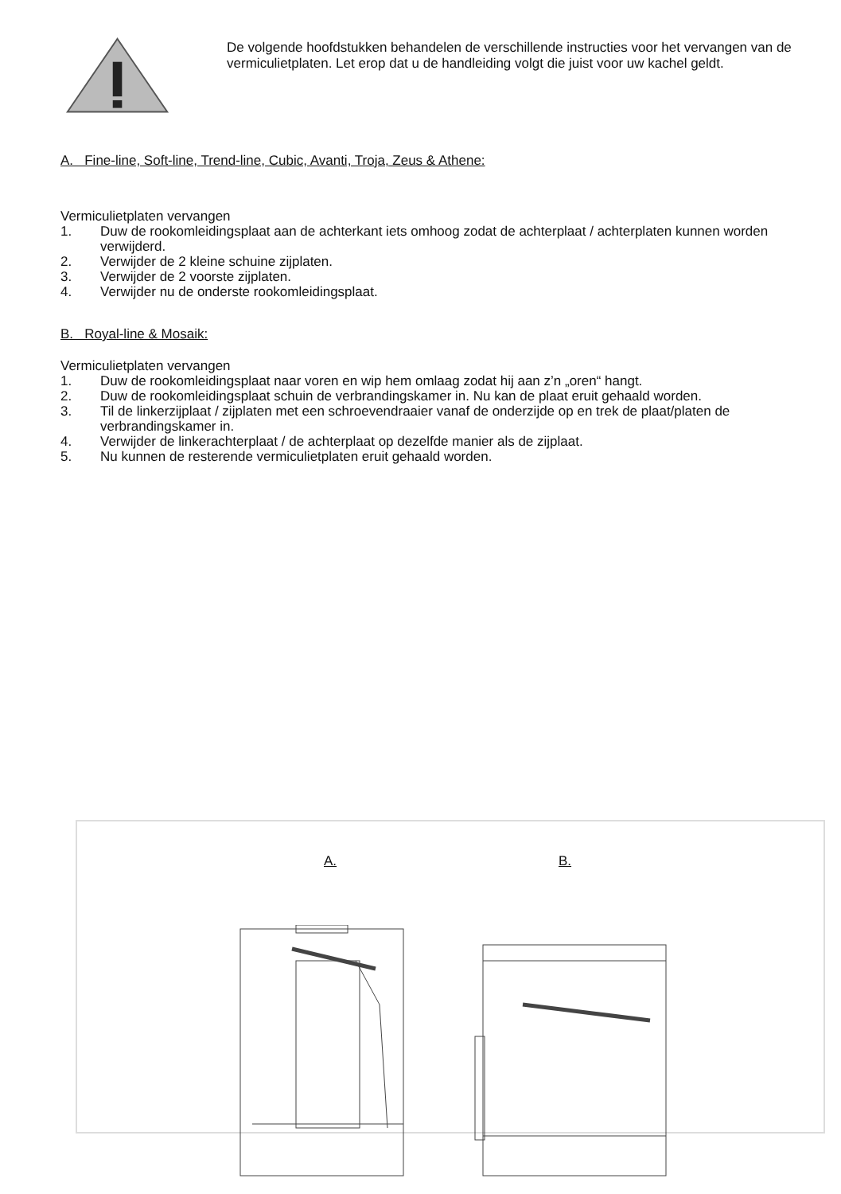De volgende hoofdstukken behandelen de verschillende instructies voor het vervangen van de vermiculietplaten. Let erop dat u de handleiding volgt die juist voor uw kachel geldt.
A. Fine-line, Soft-line, Trend-line, Cubic, Avanti, Troja, Zeus & Athene:
Vermiculietplaten vervangen
1. Duw de rookomleidingsplaat aan de achterkant iets omhoog zodat de achterplaat / achterplaten kunnen worden verwijderd.
2. Verwijder de 2 kleine schuine zijplaten.
3. Verwijder de 2 voorste zijplaten.
4. Verwijder nu de onderste rookomleidingsplaat.
B. Royal-line & Mosaik:
Vermiculietplaten vervangen
1. Duw de rookomleidingsplaat naar voren en wip hem omlaag zodat hij aan z’n „oren“ hangt.
2. Duw de rookomleidingsplaat schuin de verbrandingskamer in. Nu kan de plaat eruit gehaald worden.
3. Til de linkerzijplaat / zijplaten met een schroevendraaier vanaf de onderzijde op en trek de plaat/platen de verbrandingskamer in.
4. Verwijder de linkerachterplaat / de achterplaat op dezelfde manier als de zijplaat.
5. Nu kunnen de resterende vermiculietplaten eruit gehaald worden.
A. B.